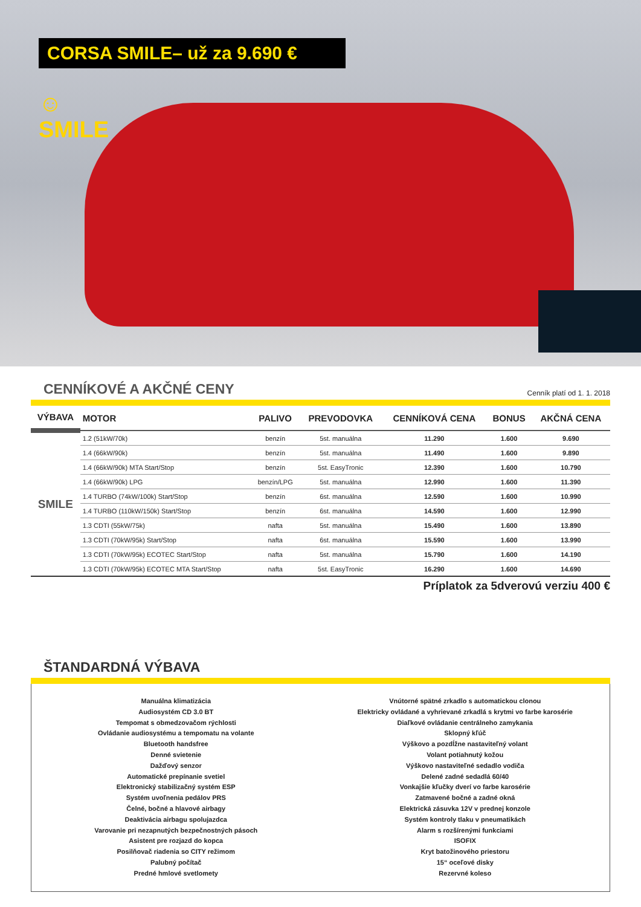CORSA SMILE– už za 9.690 €
☺
SMILE
CENNÍKOVÉ A AKČNÉ CENY Cenník platí od 1. 1. 2018
| VÝBAVA | MOTOR | PALIVO | PREVODOVKA | CENNÍKOVÁ CENA | BONUS | AKČNÁ CENA |
| --- | --- | --- | --- | --- | --- | --- |
| SMILE | 1.2 (51kW/70k) | benzín | 5st. manuálna | 11.290 | 1.600 | 9.690 |
| | 1.4 (66kW/90k) | benzín | 5st. manuálna | 11.490 | 1.600 | 9.890 |
| | 1.4 (66kW/90k) MTA Start/Stop | benzín | 5st. EasyTronic | 12.390 | 1.600 | 10.790 |
| | 1.4 (66kW/90k) LPG | benzín/LPG | 5st. manuálna | 12.990 | 1.600 | 11.390 |
| | 1.4 TURBO (74kW/100k) Start/Stop | benzín | 6st. manuálna | 12.590 | 1.600 | 10.990 |
| | 1.4 TURBO (110kW/150k) Start/Stop | benzín | 6st. manuálna | 14.590 | 1.600 | 12.990 |
| | 1.3 CDTI (55kW/75k) | nafta | 5st. manuálna | 15.490 | 1.600 | 13.890 |
| | 1.3 CDTI (70kW/95k) Start/Stop | nafta | 6st. manuálna | 15.590 | 1.600 | 13.990 |
| | 1.3 CDTI (70kW/95k) ECOTEC Start/Stop | nafta | 5st. manuálna | 15.790 | 1.600 | 14.190 |
| | 1.3 CDTI (70kW/95k) ECOTEC MTA Start/Stop | nafta | 5st. EasyTronic | 16.290 | 1.600 | 14.690 |
Príplatok za 5dverovú verziu 400 €
ŠTANDARDNÁ VÝBAVA
Manuálna klimatizácia
Audiosystém CD 3.0 BT
Tempomat s obmedzovačom rýchlosti
Ovládanie audiosystému a tempomatu na volante
Bluetooth handsfree
Denné svietenie
Dažďový senzor
Automatické prepínanie svetiel
Elektronický stabilizačný systém ESP
Systém uvoľnenia pedálov PRS
Čelné, bočné a hlavové airbagy
Deaktivácia airbagu spolujazdca
Varovanie pri nezapnutých bezpečnostných pásoch
Asistent pre rozjazd do kopca
Posilňovač riadenia so CITY režimom
Palubný počítač
Predné hmlové svetlomety
Vnútorné spätné zrkadlo s automatickou clonou
Elektricky ovládané a vyhrievané zrkadlá s krytmi vo farbe karosérie
Diaľkové ovládanie centrálneho zamykania
Sklopný kľúč
Výškovo a pozdĺžne nastaviteľný volant
Volant potiahnutý kožou
Výškovo nastaviteľné sedadlo vodiča
Delené zadné sedadlá 60/40
Vonkajšie kľučky dverí vo farbe karosérie
Zatmavené bočné a zadné okná
Elektrická zásuvka 12V v prednej konzole
Systém kontroly tlaku v pneumatikách
Alarm s rozšírenými funkciami
ISOFIX
Kryt batožinového priestoru
15“ oceľové disky
Rezervné koleso